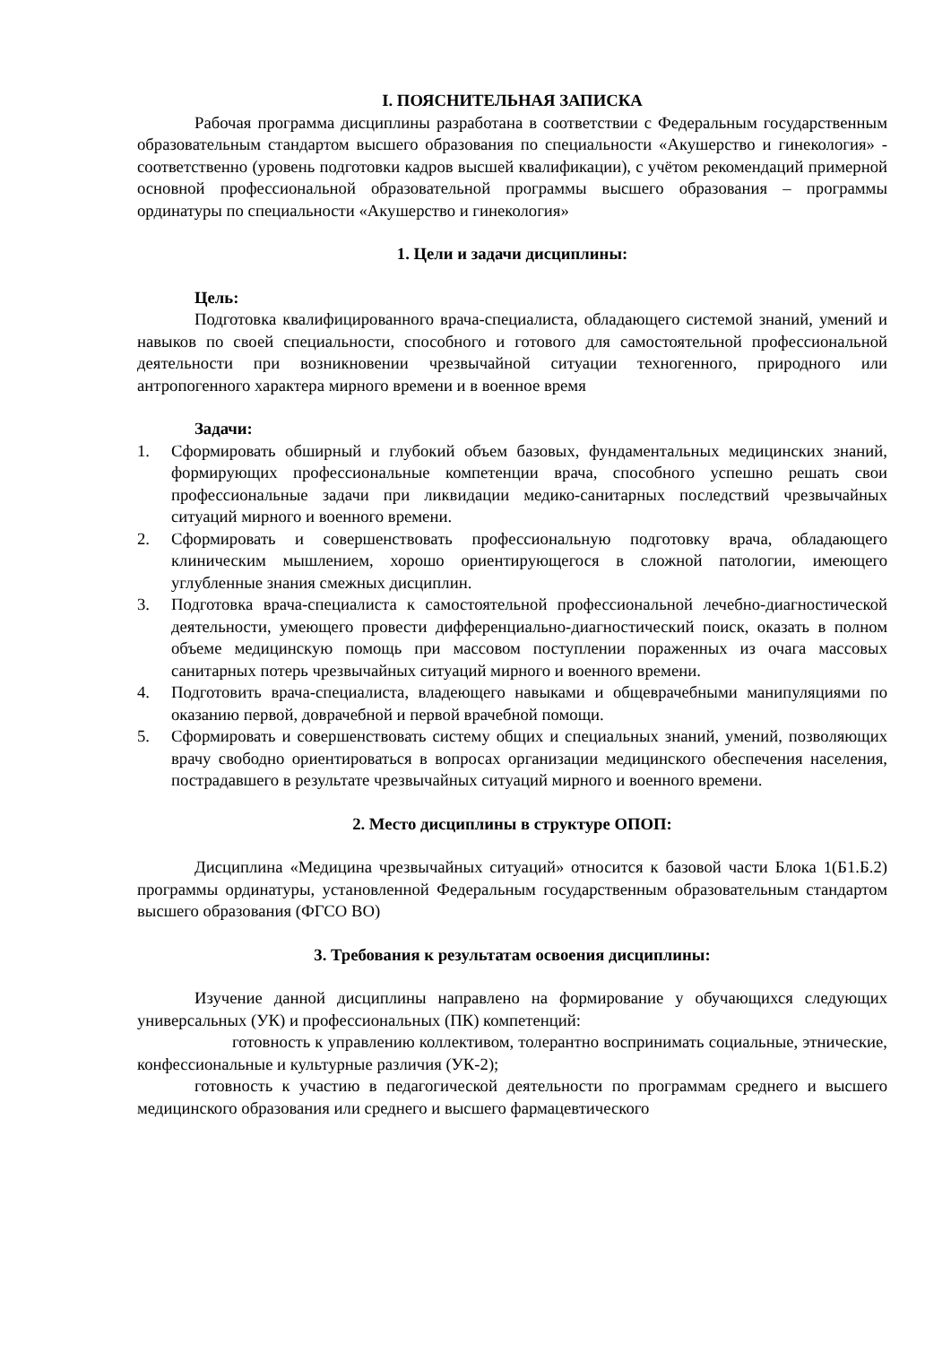I. ПОЯСНИТЕЛЬНАЯ ЗАПИСКА
Рабочая программа дисциплины разработана в соответствии с Федеральным государственным образовательным стандартом высшего образования по специальности «Акушерство и гинекология» - соответственно (уровень подготовки кадров высшей квалификации), с учётом рекомендаций примерной основной профессиональной образовательной программы высшего образования – программы ординатуры по специальности «Акушерство и гинекология»
1. Цели и задачи дисциплины:
Цель:
Подготовка квалифицированного врача-специалиста, обладающего системой знаний, умений и навыков по своей специальности, способного и готового для самостоятельной профессиональной деятельности при возникновении чрезвычайной ситуации техногенного, природного или антропогенного характера мирного времени и в военное время
Задачи:
1. Сформировать обширный и глубокий объем базовых, фундаментальных медицинских знаний, формирующих профессиональные компетенции врача, способного успешно решать свои профессиональные задачи при ликвидации медико-санитарных последствий чрезвычайных ситуаций мирного и военного времени.
2. Сформировать и совершенствовать профессиональную подготовку врача, обладающего клиническим мышлением, хорошо ориентирующегося в сложной патологии, имеющего углубленные знания смежных дисциплин.
3. Подготовка врача-специалиста к самостоятельной профессиональной лечебно-диагностической деятельности, умеющего провести дифференциально-диагностический поиск, оказать в полном объеме медицинскую помощь при массовом поступлении пораженных из очага массовых санитарных потерь чрезвычайных ситуаций мирного и военного времени.
4. Подготовить врача-специалиста, владеющего навыками и общеврачебными манипуляциями по оказанию первой, доврачебной и первой врачебной помощи.
5. Сформировать и совершенствовать систему общих и специальных знаний, умений, позволяющих врачу свободно ориентироваться в вопросах организации медицинского обеспечения населения, пострадавшего в результате чрезвычайных ситуаций мирного и военного времени.
2. Место дисциплины в структуре ОПОП:
Дисциплина «Медицина чрезвычайных ситуаций» относится к базовой части Блока 1(Б1.Б.2) программы ординатуры, установленной Федеральным государственным образовательным стандартом высшего образования (ФГСО ВО)
3. Требования к результатам освоения дисциплины:
Изучение данной дисциплины направлено на формирование у обучающихся следующих универсальных (УК) и профессиональных (ПК) компетенций:
готовность к управлению коллективом, толерантно воспринимать социальные, этнические, конфессиональные и культурные различия (УК-2);
готовность к участию в педагогической деятельности по программам среднего и высшего медицинского образования или среднего и высшего фармацевтического